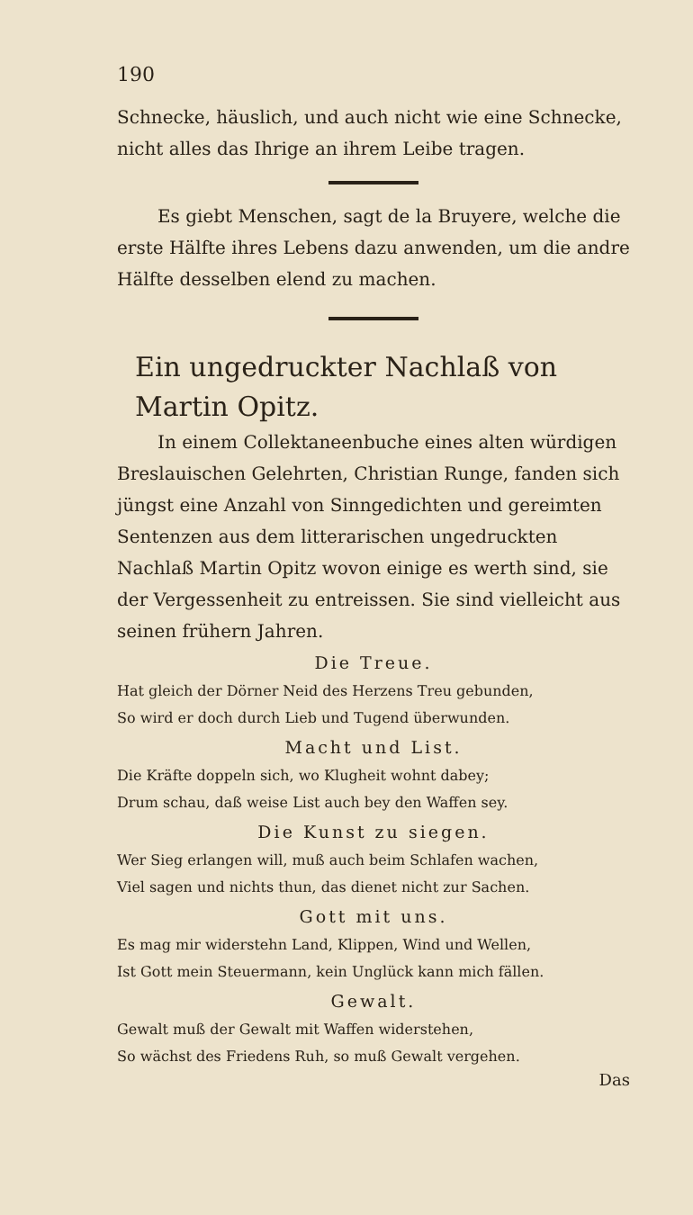190
Schnecke, häuslich, und auch nicht wie eine Schnecke, nicht alles das Ihrige an ihrem Leibe tragen.
Es giebt Menschen, sagt de la Bruyere, welche die erste Hälfte ihres Lebens dazu anwenden, um die andre Hälfte desselben elend zu machen.
Ein ungedruckter Nachlaß von Martin Opitz.
In einem Collektaneenbuche eines alten würdigen Breslauischen Gelehrten, Christian Runge, fanden sich jüngst eine Anzahl von Sinngedichten und gereimten Sentenzen aus dem litterarischen ungedruckten Nachlaß Martin Opitz wovon einige es werth sind, sie der Vergessenheit zu entreissen. Sie sind vielleicht aus seinen frühern Jahren.
Die Treue.
Hat gleich der Dörner Neid des Herzens Treu gebunden,
So wird er doch durch Lieb und Tugend überwunden.
Macht und List.
Die Kräfte doppeln sich, wo Klugheit wohnt dabey;
Drum schau, daß weise List auch bey den Waffen sey.
Die Kunst zu siegen.
Wer Sieg erlangen will, muß auch beim Schlafen wachen,
Viel sagen und nichts thun, das dienet nicht zur Sachen.
Gott mit uns.
Es mag mir widerstehn Land, Klippen, Wind und Wellen,
Ist Gott mein Steuermann, kein Unglück kann mich fällen.
Gewalt.
Gewalt muß der Gewalt mit Waffen widerstehen,
So wächst des Friedens Ruh, so muß Gewalt vergehen.
Das